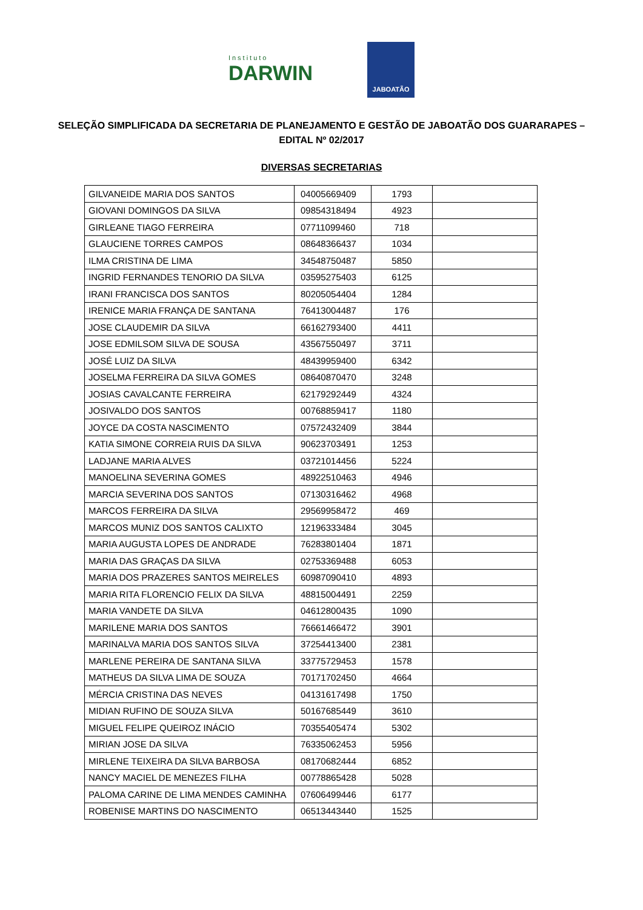Instituto
DARWIN
JABOATÃO
SELEÇÃO SIMPLIFICADA DA SECRETARIA DE PLANEJAMENTO E GESTÃO DE JABOATÃO DOS GUARARAPES – EDITAL Nº 02/2017
DIVERSAS SECRETARIAS
| GILVANEIDE MARIA DOS SANTOS | 04005669409 | 1793 | |
| GIOVANI DOMINGOS DA SILVA | 09854318494 | 4923 | |
| GIRLEANE TIAGO FERREIRA | 07711099460 | 718 | |
| GLAUCIENE TORRES CAMPOS | 08648366437 | 1034 | |
| ILMA CRISTINA DE LIMA | 34548750487 | 5850 | |
| INGRID FERNANDES TENORIO DA SILVA | 03595275403 | 6125 | |
| IRANI FRANCISCA DOS SANTOS | 80205054404 | 1284 | |
| IRENICE MARIA FRANÇA DE SANTANA | 76413004487 | 176 | |
| JOSE CLAUDEMIR DA SILVA | 66162793400 | 4411 | |
| JOSE EDMILSOM SILVA DE SOUSA | 43567550497 | 3711 | |
| JOSÉ LUIZ DA SILVA | 48439959400 | 6342 | |
| JOSELMA FERREIRA DA SILVA GOMES | 08640870470 | 3248 | |
| JOSIAS CAVALCANTE FERREIRA | 62179292449 | 4324 | |
| JOSIVALDO DOS SANTOS | 00768859417 | 1180 | |
| JOYCE DA COSTA NASCIMENTO | 07572432409 | 3844 | |
| KATIA SIMONE CORREIA RUIS DA SILVA | 90623703491 | 1253 | |
| LADJANE MARIA ALVES | 03721014456 | 5224 | |
| MANOELINA SEVERINA GOMES | 48922510463 | 4946 | |
| MARCIA SEVERINA DOS SANTOS | 07130316462 | 4968 | |
| MARCOS FERREIRA DA SILVA | 29569958472 | 469 | |
| MARCOS MUNIZ DOS SANTOS CALIXTO | 12196333484 | 3045 | |
| MARIA AUGUSTA LOPES DE ANDRADE | 76283801404 | 1871 | |
| MARIA DAS GRAÇAS DA SILVA | 02753369488 | 6053 | |
| MARIA DOS PRAZERES SANTOS MEIRELES | 60987090410 | 4893 | |
| MARIA RITA FLORENCIO FELIX DA SILVA | 48815004491 | 2259 | |
| MARIA VANDETE DA SILVA | 04612800435 | 1090 | |
| MARILENE MARIA DOS SANTOS | 76661466472 | 3901 | |
| MARINALVA MARIA DOS SANTOS SILVA | 37254413400 | 2381 | |
| MARLENE PEREIRA DE SANTANA SILVA | 33775729453 | 1578 | |
| MATHEUS DA SILVA LIMA DE SOUZA | 70171702450 | 4664 | |
| MÉRCIA CRISTINA DAS NEVES | 04131617498 | 1750 | |
| MIDIAN RUFINO DE SOUZA SILVA | 50167685449 | 3610 | |
| MIGUEL FELIPE QUEIROZ INÁCIO | 70355405474 | 5302 | |
| MIRIAN JOSE DA SILVA | 76335062453 | 5956 | |
| MIRLENE TEIXEIRA DA SILVA BARBOSA | 08170682444 | 6852 | |
| NANCY MACIEL DE MENEZES FILHA | 00778865428 | 5028 | |
| PALOMA CARINE DE LIMA MENDES CAMINHA | 07606499446 | 6177 | |
| ROBENISE MARTINS DO NASCIMENTO | 06513443440 | 1525 | |